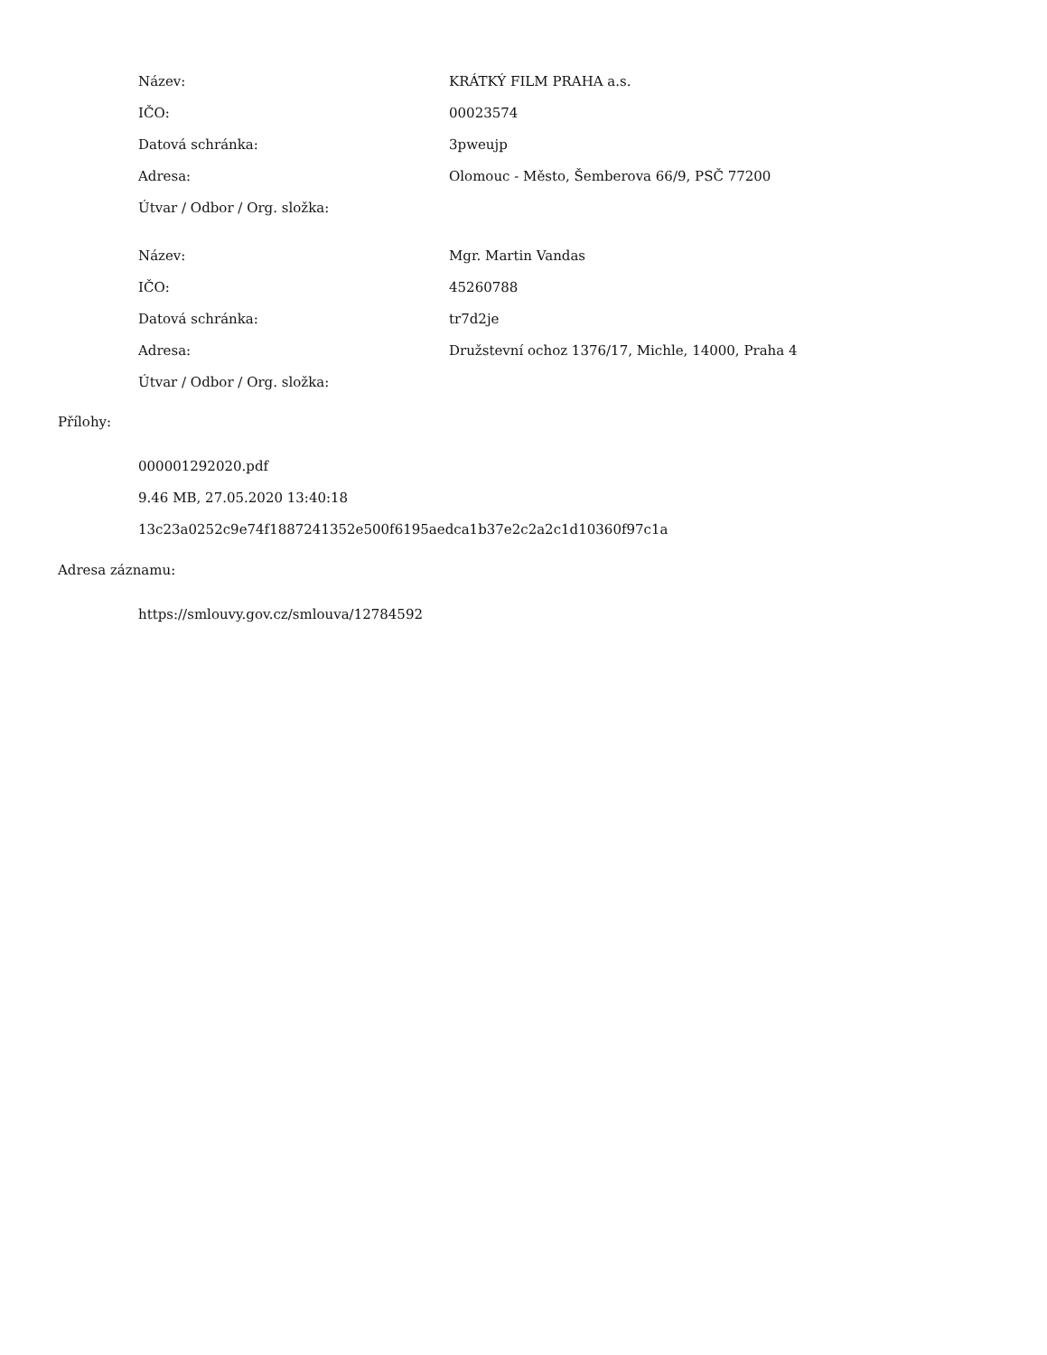| Název: | KRÁTKÝ FILM PRAHA a.s. |
| IČO: | 00023574 |
| Datová schránka: | 3pweujp |
| Adresa: | Olomouc - Město, Šemberova 66/9, PSČ 77200 |
| Útvar / Odbor / Org. složka: | |
| Název: | Mgr. Martin Vandas |
| IČO: | 45260788 |
| Datová schránka: | tr7d2je |
| Adresa: | Družstevní ochoz 1376/17, Michle, 14000, Praha 4 |
| Útvar / Odbor / Org. složka: | |
Přílohy:
000001292020.pdf
9.46 MB, 27.05.2020 13:40:18
13c23a0252c9e74f1887241352e500f6195aedca1b37e2c2a2c1d10360f97c1a
Adresa záznamu:
https://smlouvy.gov.cz/smlouva/12784592